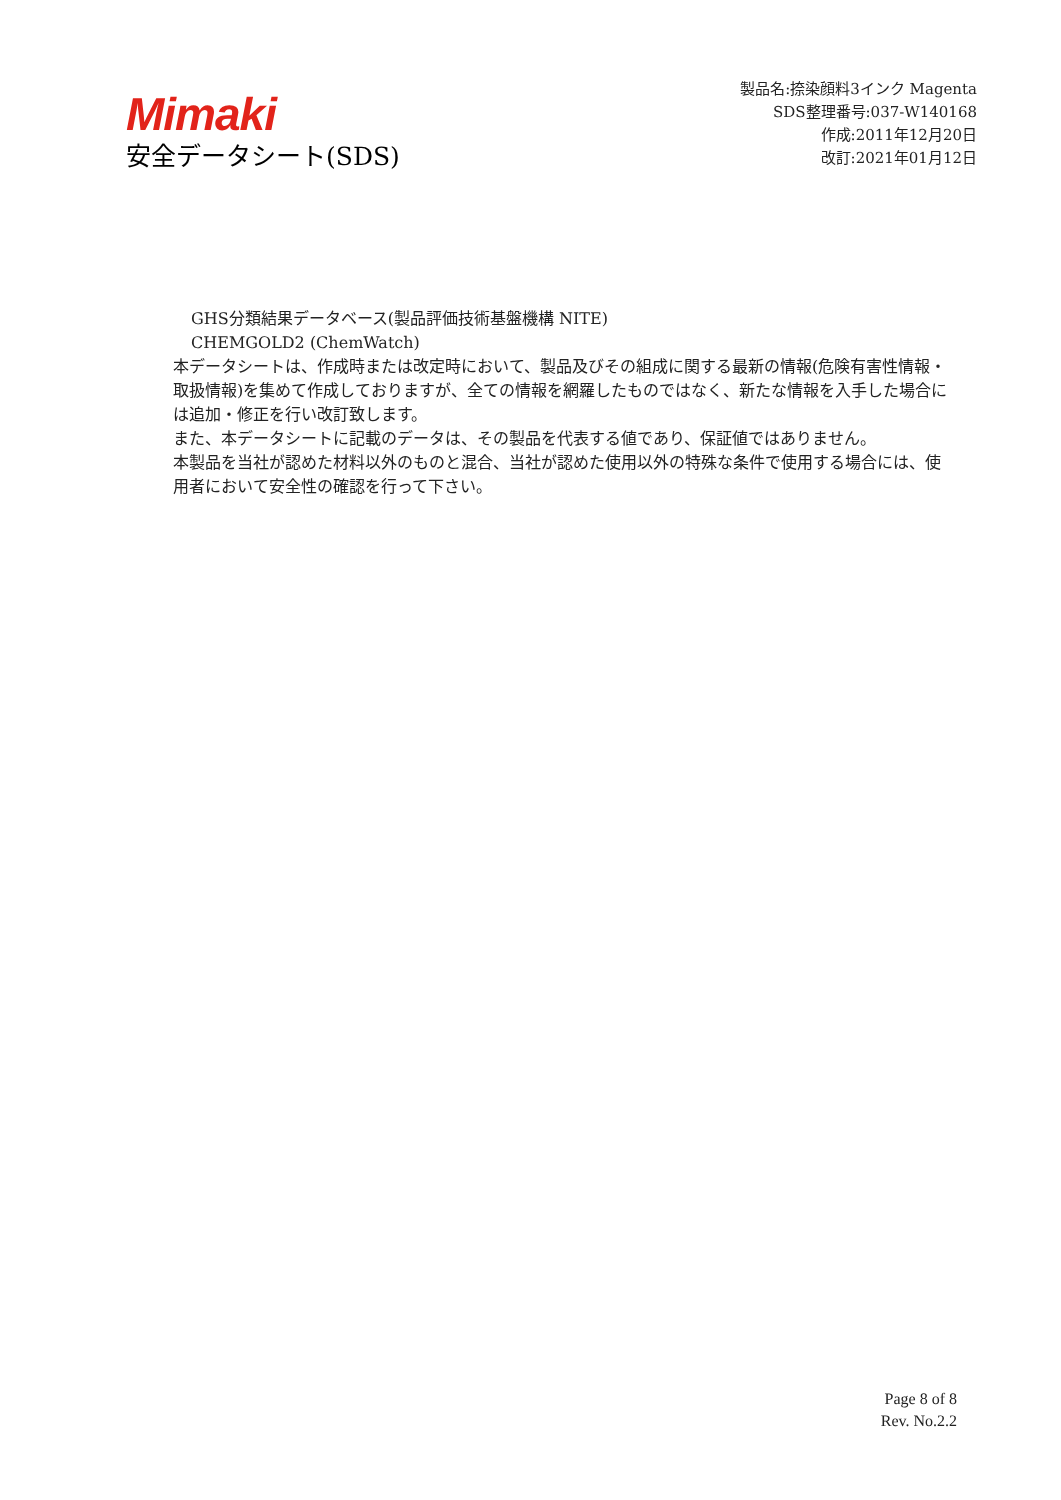Mimaki
安全データシート(SDS)
製品名:捺染顔料3インク Magenta
SDS整理番号:037-W140168
作成:2011年12月20日
改訂:2021年01月12日
GHS分類結果データベース(製品評価技術基盤機構 NITE)
CHEMGOLD2 (ChemWatch)
本データシートは、作成時または改定時において、製品及びその組成に関する最新の情報(危険有害性情報・取扱情報)を集めて作成しておりますが、全ての情報を網羅したものではなく、新たな情報を入手した場合には追加・修正を行い改訂致します。
また、本データシートに記載のデータは、その製品を代表する値であり、保証値ではありません。
本製品を当社が認めた材料以外のものと混合、当社が認めた使用以外の特殊な条件で使用する場合には、使用者において安全性の確認を行って下さい。
Page 8 of 8
Rev. No.2.2